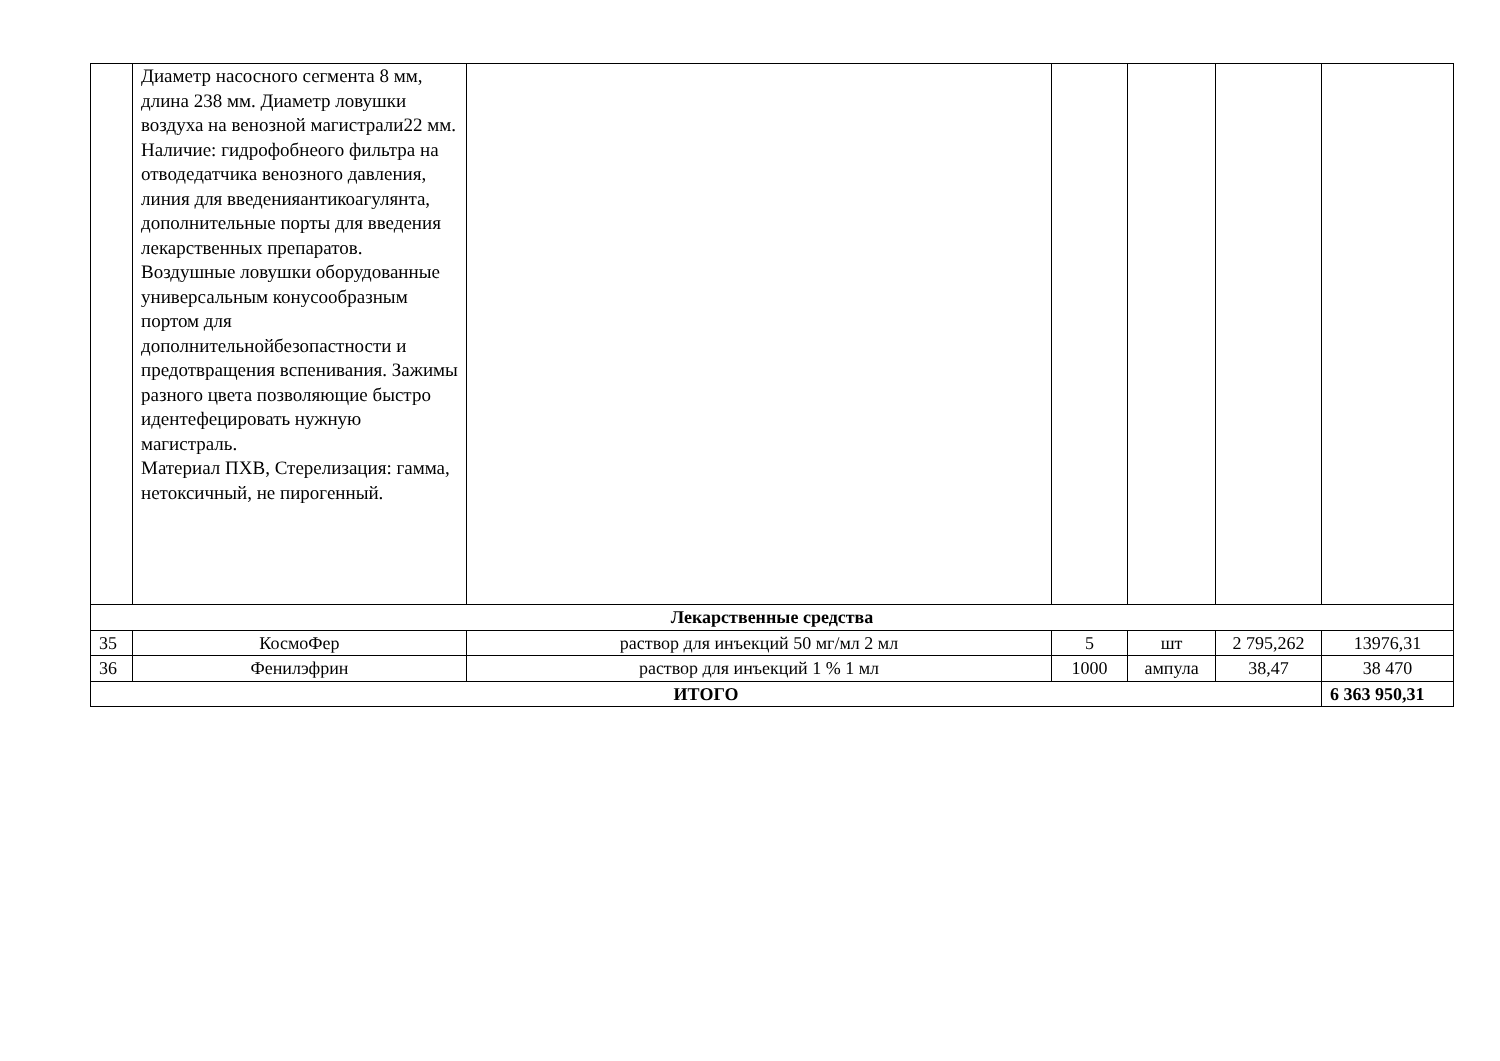| | Диаметр насосного сегмента 8 мм, длина 238 мм. Диаметр ловушки воздуха на венозной магистрали22 мм. Наличие: гидрофобнеого фильтра на отводедатчика венозного давления, линия для введенияантикоагулянта, дополнительные порты для введения лекарственных препаратов. Воздушные ловушки оборудованные универсальным конусообразным портом для дополнительнойбезопастности и предотвращения вспенивания. Зажимы разного цвета позволяющие быстро идентефецировать нужную магистраль. Материал ПХВ, Стерелизация: гамма, нетоксичный, не пирогенный. | | | | | |
| Лекарственные средства | | | | | | |
| 35 | КосмоФер | раствор для инъекций 50 мг/мл 2 мл | 5 | шт | 2 795,262 | 13976,31 |
| 36 | Фенилэфрин | раствор для инъекций 1 % 1 мл | 1000 | ампула | 38,47 | 38 470 |
| ИТОГО | | | | | | 6 363 950,31 |